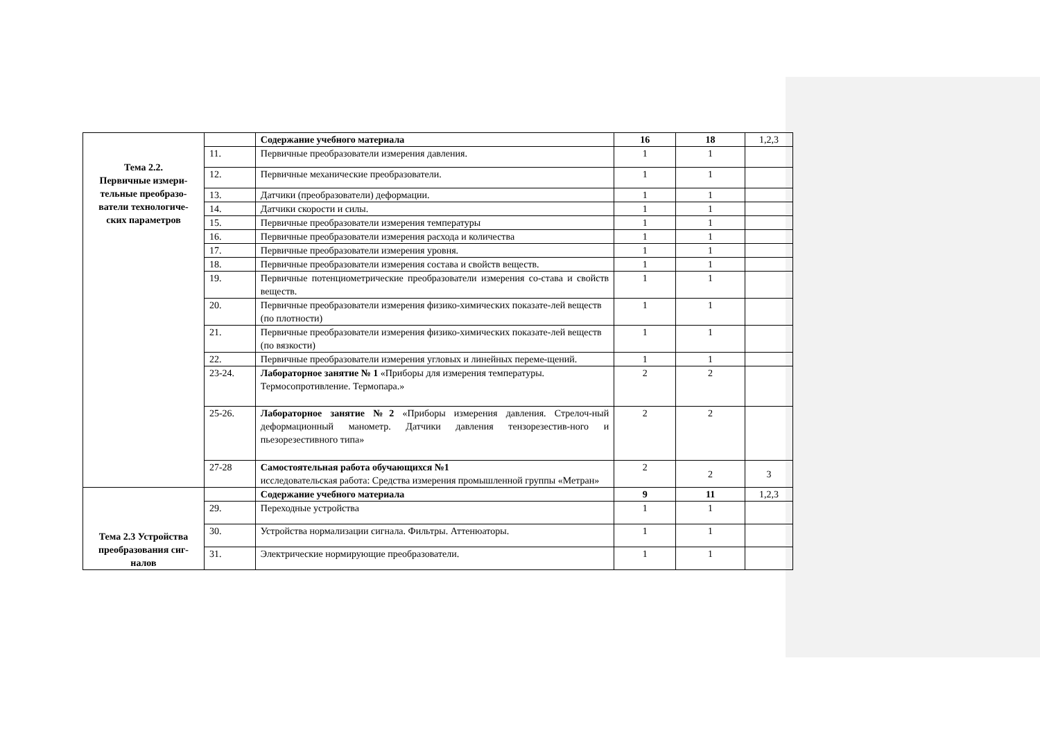| Тема 2.2. Первичные измери- тельные преобразо- ватели технологиче- ских параметров | | Содержание учебного материала | 16 | 18 | 1,2,3 |
| | 11. | Первичные преобразователи измерения давления. | 1 | 1 | |
| | 12. | Первичные механические преобразователи. | 1 | 1 | |
| | 13. | Датчики (преобразователи) деформации. | 1 | 1 | |
| | 14. | Датчики скорости и силы. | 1 | 1 | |
| | 15. | Первичные преобразователи измерения температуры | 1 | 1 | |
| | 16. | Первичные преобразователи измерения расхода и количества | 1 | 1 | |
| | 17. | Первичные преобразователи измерения уровня. | 1 | 1 | |
| | 18. | Первичные преобразователи измерения состава и свойств веществ. | 1 | 1 | |
| | 19. | Первичные потенциометрические преобразователи измерения со-става и свойств веществ. | 1 | 1 | |
| | 20. | Первичные преобразователи измерения физико-химических показате-лей веществ (по плотности) | 1 | 1 | |
| | 21. | Первичные преобразователи измерения физико-химических показате-лей веществ (по вязкости) | 1 | 1 | |
| | 22. | Первичные преобразователи измерения угловых и линейных переме-щений. | 1 | 1 | |
| | 23-24. | Лабораторное занятие № 1 «Приборы для измерения температуры. Термосопротивление. Термопара.» | 2 | 2 | |
| | 25-26. | Лабораторное занятие №2 «Приборы измерения давления. Стрелоч-ный деформационный манометр. Датчики давления тензорезестив-ного и пьезорезестивного типа» | 2 | 2 | |
| | 27-28 | Самостоятельная работа обучающихся №1 исследовательская работа: Средства измерения промышленной группы «Метран» | 2 | 2 | 3 |
| Тема 2.3 Устройства преобразования сиг-налов | | Содержание учебного материала | 9 | 11 | 1,2,3 |
| | 29. | Переходные устройства | 1 | 1 | |
| | 30. | Устройства нормализации сигнала. Фильтры. Аттенюаторы. | 1 | 1 | |
| | 31. | Электрические нормирующие преобразователи. | 1 | 1 | |